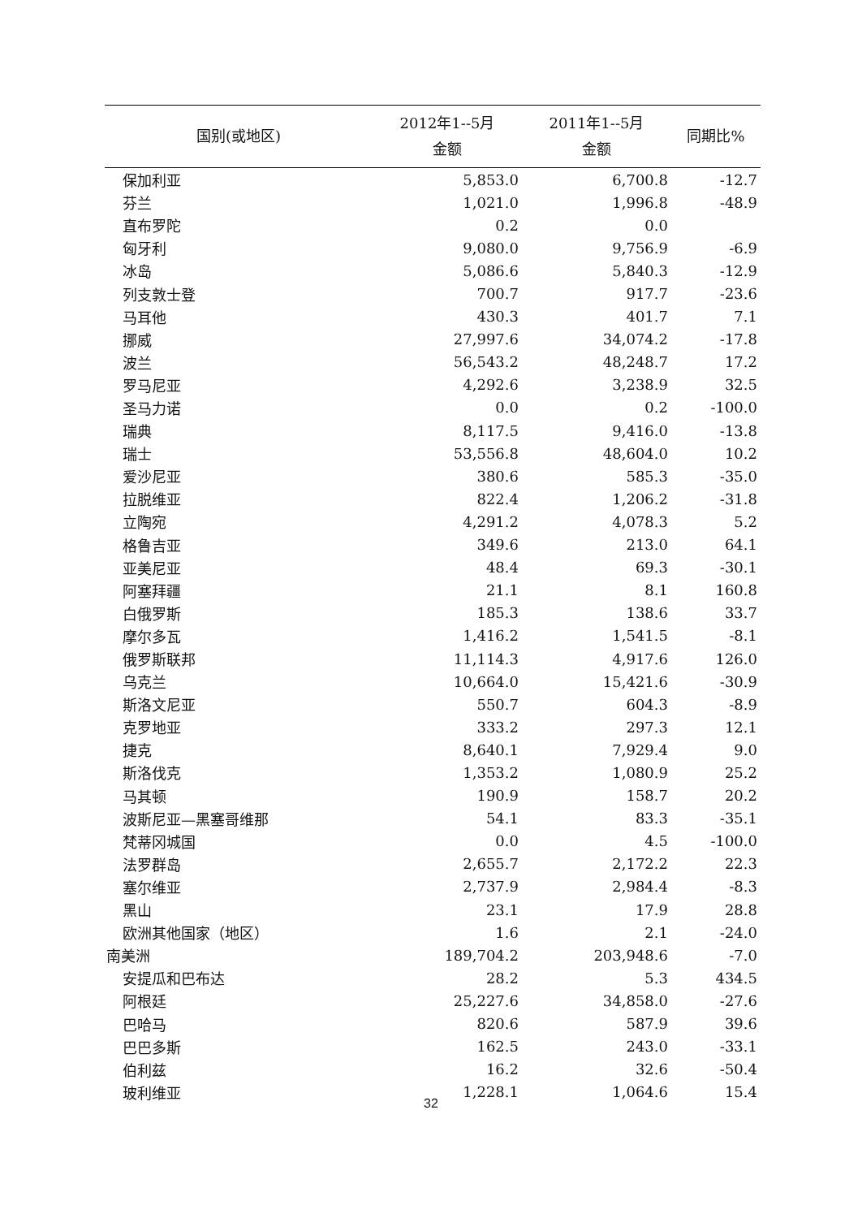| 国别(或地区) | 2012年1--5月 金额 | 2011年1--5月 金额 | 同期比% |
| --- | --- | --- | --- |
| 保加利亚 | 5,853.0 | 6,700.8 | -12.7 |
| 芬兰 | 1,021.0 | 1,996.8 | -48.9 |
| 直布罗陀 | 0.2 | 0.0 | |
| 匈牙利 | 9,080.0 | 9,756.9 | -6.9 |
| 冰岛 | 5,086.6 | 5,840.3 | -12.9 |
| 列支敦士登 | 700.7 | 917.7 | -23.6 |
| 马耳他 | 430.3 | 401.7 | 7.1 |
| 挪威 | 27,997.6 | 34,074.2 | -17.8 |
| 波兰 | 56,543.2 | 48,248.7 | 17.2 |
| 罗马尼亚 | 4,292.6 | 3,238.9 | 32.5 |
| 圣马力诺 | 0.0 | 0.2 | -100.0 |
| 瑞典 | 8,117.5 | 9,416.0 | -13.8 |
| 瑞士 | 53,556.8 | 48,604.0 | 10.2 |
| 爱沙尼亚 | 380.6 | 585.3 | -35.0 |
| 拉脱维亚 | 822.4 | 1,206.2 | -31.8 |
| 立陶宛 | 4,291.2 | 4,078.3 | 5.2 |
| 格鲁吉亚 | 349.6 | 213.0 | 64.1 |
| 亚美尼亚 | 48.4 | 69.3 | -30.1 |
| 阿塞拜疆 | 21.1 | 8.1 | 160.8 |
| 白俄罗斯 | 185.3 | 138.6 | 33.7 |
| 摩尔多瓦 | 1,416.2 | 1,541.5 | -8.1 |
| 俄罗斯联邦 | 11,114.3 | 4,917.6 | 126.0 |
| 乌克兰 | 10,664.0 | 15,421.6 | -30.9 |
| 斯洛文尼亚 | 550.7 | 604.3 | -8.9 |
| 克罗地亚 | 333.2 | 297.3 | 12.1 |
| 捷克 | 8,640.1 | 7,929.4 | 9.0 |
| 斯洛伐克 | 1,353.2 | 1,080.9 | 25.2 |
| 马其顿 | 190.9 | 158.7 | 20.2 |
| 波斯尼亚—黑塞哥维那 | 54.1 | 83.3 | -35.1 |
| 梵蒂冈城国 | 0.0 | 4.5 | -100.0 |
| 法罗群岛 | 2,655.7 | 2,172.2 | 22.3 |
| 塞尔维亚 | 2,737.9 | 2,984.4 | -8.3 |
| 黑山 | 23.1 | 17.9 | 28.8 |
| 欧洲其他国家（地区） | 1.6 | 2.1 | -24.0 |
| 南美洲 | 189,704.2 | 203,948.6 | -7.0 |
| 安提瓜和巴布达 | 28.2 | 5.3 | 434.5 |
| 阿根廷 | 25,227.6 | 34,858.0 | -27.6 |
| 巴哈马 | 820.6 | 587.9 | 39.6 |
| 巴巴多斯 | 162.5 | 243.0 | -33.1 |
| 伯利兹 | 16.2 | 32.6 | -50.4 |
| 玻利维亚 | 1,228.1 | 1,064.6 | 15.4 |
32